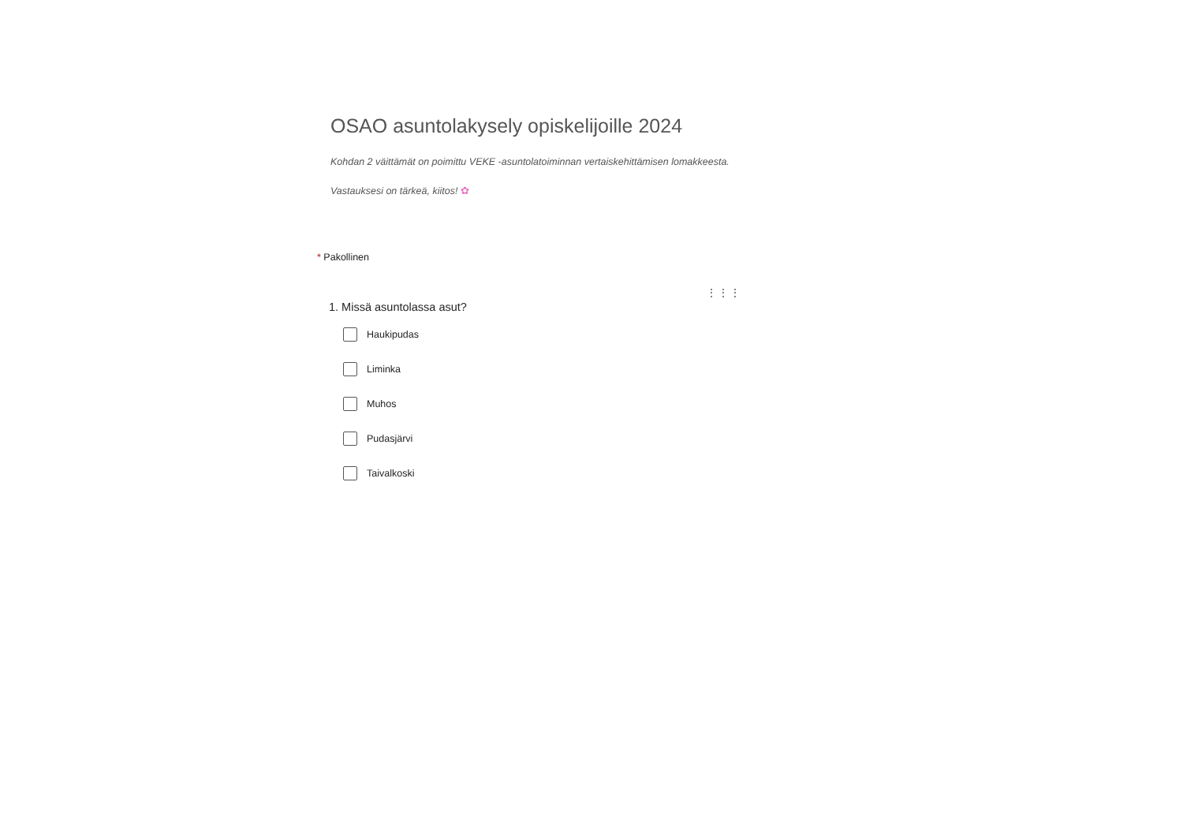OSAO asuntolakysely opiskelijoille 2024
Kohdan 2 väittämät on poimittu VEKE -asuntolatoiminnan vertaiskehittämisen lomakkeesta.
Vastauksesi on tärkeä, kiitos! ✿
* Pakollinen
⋮⋮⋮
1. Missä asuntolassa asut?
Haukipudas
Liminka
Muhos
Pudasjärvi
Taivalkoski